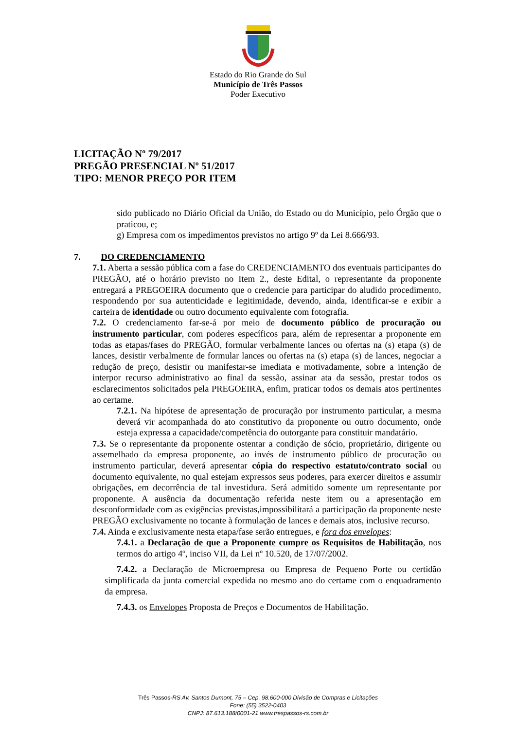Estado do Rio Grande do Sul
Município de Três Passos
Poder Executivo
LICITAÇÃO Nº 79/2017
PREGÃO PRESENCIAL Nº 51/2017
TIPO: MENOR PREÇO POR ITEM
sido publicado no Diário Oficial da União, do Estado ou do Município, pelo Órgão que o praticou, e;
g) Empresa com os impedimentos previstos no artigo 9º da Lei 8.666/93.
7. DO CREDENCIAMENTO
7.1. Aberta a sessão pública com a fase do CREDENCIAMENTO dos eventuais participantes do PREGÃO, até o horário previsto no Item 2., deste Edital, o representante da proponente entregará a PREGOEIRA documento que o credencie para participar do aludido procedimento, respondendo por sua autenticidade e legitimidade, devendo, ainda, identificar-se e exibir a carteira de identidade ou outro documento equivalente com fotografia.
7.2. O credenciamento far-se-á por meio de documento público de procuração ou instrumento particular, com poderes específicos para, além de representar a proponente em todas as etapas/fases do PREGÃO, formular verbalmente lances ou ofertas na (s) etapa (s) de lances, desistir verbalmente de formular lances ou ofertas na (s) etapa (s) de lances, negociar a redução de preço, desistir ou manifestar-se imediata e motivadamente, sobre a intenção de interpor recurso administrativo ao final da sessão, assinar ata da sessão, prestar todos os esclarecimentos solicitados pela PREGOEIRA, enfim, praticar todos os demais atos pertinentes ao certame.
7.2.1. Na hipótese de apresentação de procuração por instrumento particular, a mesma deverá vir acompanhada do ato constitutivo da proponente ou outro documento, onde esteja expressa a capacidade/competência do outorgante para constituir mandatário.
7.3. Se o representante da proponente ostentar a condição de sócio, proprietário, dirigente ou assemelhado da empresa proponente, ao invés de instrumento público de procuração ou instrumento particular, deverá apresentar cópia do respectivo estatuto/contrato social ou documento equivalente, no qual estejam expressos seus poderes, para exercer direitos e assumir obrigações, em decorrência de tal investidura. Será admitido somente um representante por proponente. A ausência da documentação referida neste item ou a apresentação em desconformidade com as exigências previstas,impossibilitará a participação da proponente neste PREGÃO exclusivamente no tocante à formulação de lances e demais atos, inclusive recurso.
7.4. Ainda e exclusivamente nesta etapa/fase serão entregues, e fora dos envelopes:
7.4.1. a Declaração de que a Proponente cumpre os Requisitos de Habilitação, nos termos do artigo 4º, inciso VII, da Lei nº 10.520, de 17/07/2002.
7.4.2. a Declaração de Microempresa ou Empresa de Pequeno Porte ou certidão simplificada da junta comercial expedida no mesmo ano do certame com o enquadramento da empresa.
7.4.3. os Envelopes Proposta de Preços e Documentos de Habilitação.
Três Passos-RS Av. Santos Dumont, 75 – Cep. 98.600-000 Divisão de Compras e Licitações
Fone: (55) 3522-0403
CNPJ: 87.613.188/0001-21 www.trespassos-rs.com.br